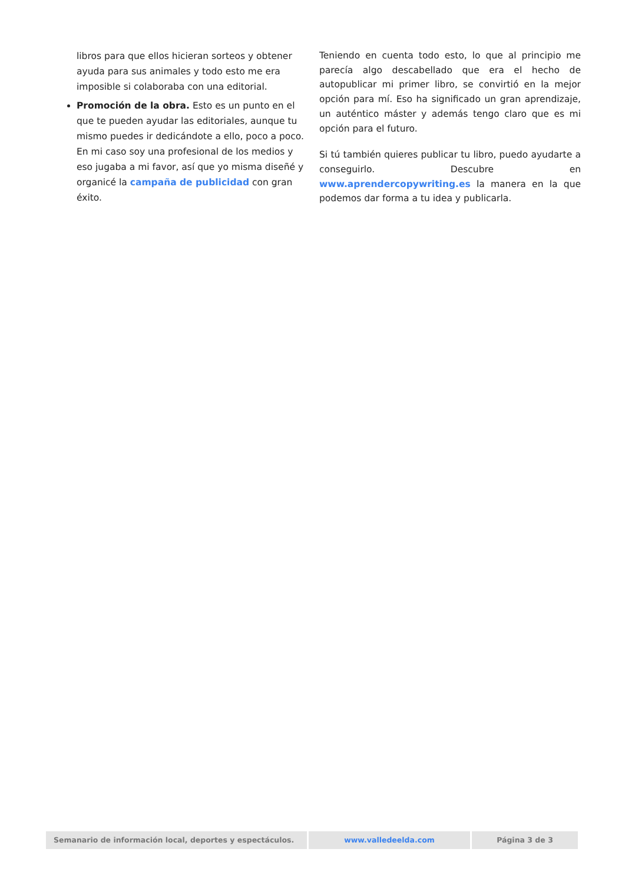libros para que ellos hicieran sorteos y obtener ayuda para sus animales y todo esto me era imposible si colaboraba con una editorial.
Promoción de la obra. Esto es un punto en el que te pueden ayudar las editoriales, aunque tu mismo puedes ir dedicándote a ello, poco a poco. En mi caso soy una profesional de los medios y eso jugaba a mi favor, así que yo misma diseñé y organicé la campaña de publicidad con gran éxito.
Teniendo en cuenta todo esto, lo que al principio me parecía algo descabellado que era el hecho de autopublicar mi primer libro, se convirtió en la mejor opción para mí. Eso ha significado un gran aprendizaje, un auténtico máster y además tengo claro que es mi opción para el futuro.
Si tú también quieres publicar tu libro, puedo ayudarte a conseguirlo. Descubre en www.aprendercopywriting.es la manera en la que podemos dar forma a tu idea y publicarla.
Semanario de información local, deportes y espectáculos. www.valledeelda.com Página 3 de 3